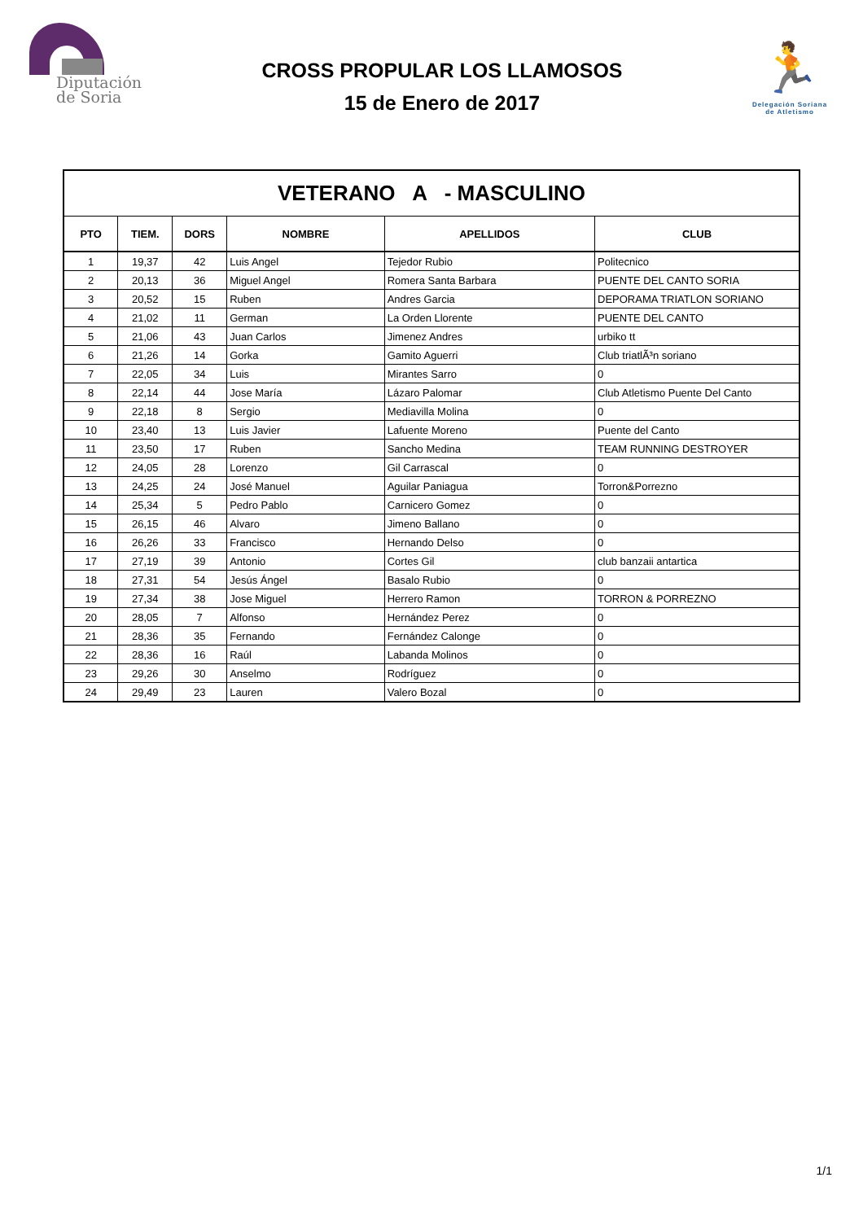Diputación
de Soria
CROSS PROPULAR LOS LLAMOSOS
15 de Enero de 2017
🏃
Delegación Soriana
de Atletismo
| VETERANO A - MASCULINO | | | | | |
| PTO | TIEM. | DORS | NOMBRE | APELLIDOS | CLUB |
| 1 | 19,37 | 42 | Luis Angel | Tejedor Rubio | Politecnico |
| 2 | 20,13 | 36 | Miguel Angel | Romera Santa Barbara | PUENTE DEL CANTO SORIA |
| 3 | 20,52 | 15 | Ruben | Andres Garcia | DEPORAMA TRIATLON SORIANO |
| 4 | 21,02 | 11 | German | La Orden Llorente | PUENTE DEL CANTO |
| 5 | 21,06 | 43 | Juan Carlos | Jimenez Andres | urbiko tt |
| 6 | 21,26 | 14 | Gorka | Gamito Aguerri | Club triatlÃ³n soriano |
| 7 | 22,05 | 34 | Luis | Mirantes Sarro | 0 |
| 8 | 22,14 | 44 | Jose María | Lázaro Palomar | Club Atletismo Puente Del Canto |
| 9 | 22,18 | 8 | Sergio | Mediavilla Molina | 0 |
| 10 | 23,40 | 13 | Luis Javier | Lafuente Moreno | Puente del Canto |
| 11 | 23,50 | 17 | Ruben | Sancho Medina | TEAM RUNNING DESTROYER |
| 12 | 24,05 | 28 | Lorenzo | Gil Carrascal | 0 |
| 13 | 24,25 | 24 | José Manuel | Aguilar Paniagua | Torron&Porrezno |
| 14 | 25,34 | 5 | Pedro Pablo | Carnicero Gomez | 0 |
| 15 | 26,15 | 46 | Alvaro | Jimeno Ballano | 0 |
| 16 | 26,26 | 33 | Francisco | Hernando Delso | 0 |
| 17 | 27,19 | 39 | Antonio | Cortes Gil | club banzaii antartica |
| 18 | 27,31 | 54 | Jesús Ángel | Basalo Rubio | 0 |
| 19 | 27,34 | 38 | Jose Miguel | Herrero Ramon | TORRON & PORREZNO |
| 20 | 28,05 | 7 | Alfonso | Hernández Perez | 0 |
| 21 | 28,36 | 35 | Fernando | Fernández Calonge | 0 |
| 22 | 28,36 | 16 | Raúl | Labanda Molinos | 0 |
| 23 | 29,26 | 30 | Anselmo | Rodríguez | 0 |
| 24 | 29,49 | 23 | Lauren | Valero Bozal | 0 |
1/1